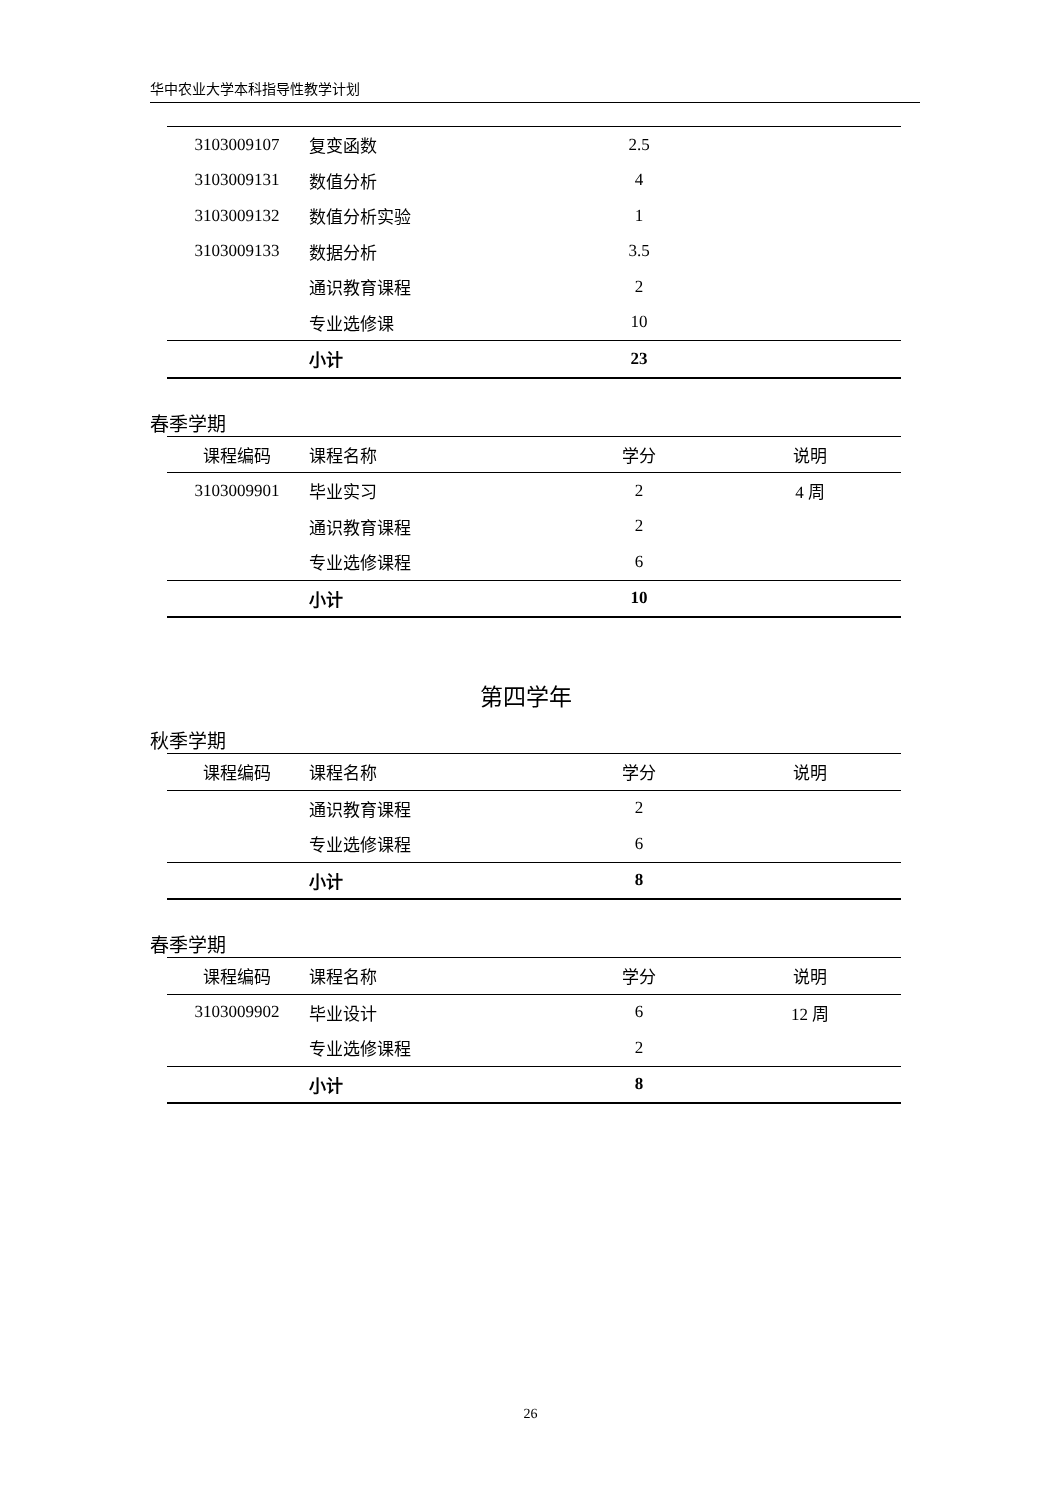华中农业大学本科指导性教学计划
| 3103009107 | 复变函数 | 2.5 | |
| 3103009131 | 数值分析 | 4 | |
| 3103009132 | 数值分析实验 | 1 | |
| 3103009133 | 数据分析 | 3.5 | |
| | 通识教育课程 | 2 | |
| | 专业选修课 | 10 | |
| | 小计 | 23 | |
春季学期
| 课程编码 | 课程名称 | 学分 | 说明 |
| --- | --- | --- | --- |
| 3103009901 | 毕业实习 | 2 | 4 周 |
| | 通识教育课程 | 2 | |
| | 专业选修课程 | 6 | |
| | 小计 | 10 | |
第四学年
秋季学期
| 课程编码 | 课程名称 | 学分 | 说明 |
| --- | --- | --- | --- |
| | 通识教育课程 | 2 | |
| | 专业选修课程 | 6 | |
| | 小计 | 8 | |
春季学期
| 课程编码 | 课程名称 | 学分 | 说明 |
| --- | --- | --- | --- |
| 3103009902 | 毕业设计 | 6 | 12 周 |
| | 专业选修课程 | 2 | |
| | 小计 | 8 | |
26